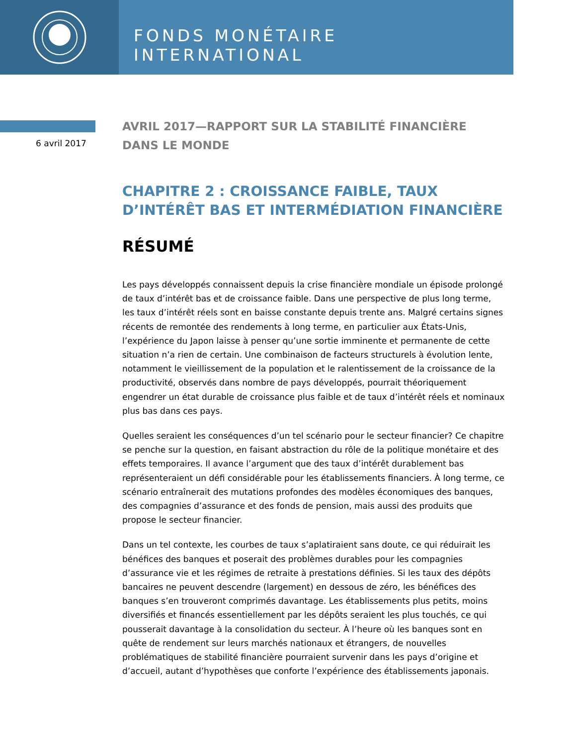FONDS MONÉTAIRE INTERNATIONAL
6 avril 2017
AVRIL 2017—RAPPORT SUR LA STABILITÉ FINANCIÈRE DANS LE MONDE
CHAPITRE 2 : CROISSANCE FAIBLE, TAUX D’INTÉRÊT BAS ET INTERMÉDIATION FINANCIÈRE
RÉSUMÉ
Les pays développés connaissent depuis la crise financière mondiale un épisode prolongé de taux d’intérêt bas et de croissance faible. Dans une perspective de plus long terme, les taux d’intérêt réels sont en baisse constante depuis trente ans. Malgré certains signes récents de remontée des rendements à long terme, en particulier aux États-Unis, l’expérience du Japon laisse à penser qu’une sortie imminente et permanente de cette situation n’a rien de certain. Une combinaison de facteurs structurels à évolution lente, notamment le vieillissement de la population et le ralentissement de la croissance de la productivité, observés dans nombre de pays développés, pourrait théoriquement engendrer un état durable de croissance plus faible et de taux d’intérêt réels et nominaux plus bas dans ces pays.
Quelles seraient les conséquences d’un tel scénario pour le secteur financier? Ce chapitre se penche sur la question, en faisant abstraction du rôle de la politique monétaire et des effets temporaires. Il avance l’argument que des taux d’intérêt durablement bas représenteraient un défi considérable pour les établissements financiers. À long terme, ce scénario entraînerait des mutations profondes des modèles économiques des banques, des compagnies d’assurance et des fonds de pension, mais aussi des produits que propose le secteur financier.
Dans un tel contexte, les courbes de taux s’aplatiraient sans doute, ce qui réduirait les bénéfices des banques et poserait des problèmes durables pour les compagnies d’assurance vie et les régimes de retraite à prestations définies. Si les taux des dépôts bancaires ne peuvent descendre (largement) en dessous de zéro, les bénéfices des banques s’en trouveront comprimés davantage. Les établissements plus petits, moins diversifiés et financés essentiellement par les dépôts seraient les plus touchés, ce qui pousserait davantage à la consolidation du secteur. À l’heure où les banques sont en quête de rendement sur leurs marchés nationaux et étrangers, de nouvelles problématiques de stabilité financière pourraient survenir dans les pays d’origine et d’accueil, autant d’hypothèses que conforte l’expérience des établissements japonais.